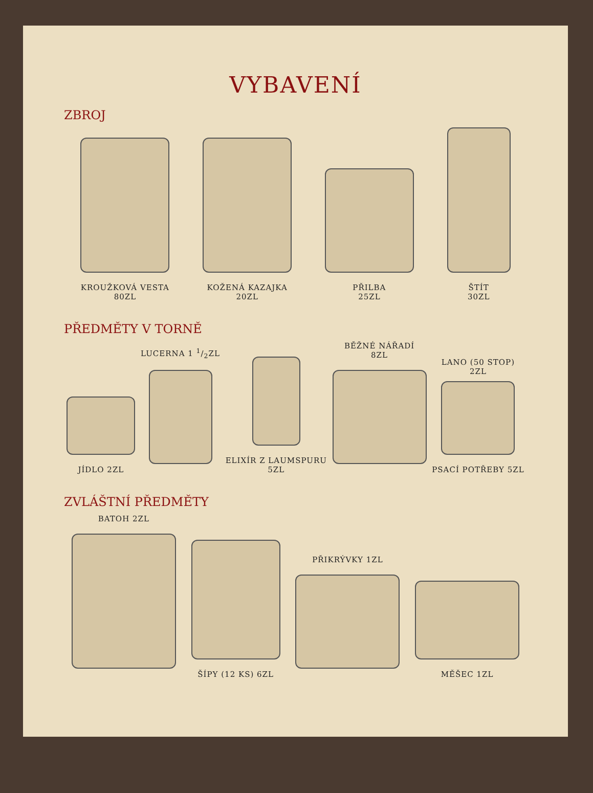VYBAVENÍ
ZBROJ
KROUŽKOVÁ VESTA
80ZL
KOŽENÁ KAZAJKA
20ZL
PŘILBA
25ZL
ŠTÍT
30ZL
PŘEDMĚTY V TORNĚ
JÍDLO 2ZL
LUCERNA 1 1/2ZL
ELIXÍR Z LAUMSPURU
5ZL
BĚŽNÉ NÁŘADÍ
8ZL
LANO (50 STOP)
2ZL
PSACÍ POTŘEBY 5ZL
ZVLÁŠTNÍ PŘEDMĚTY
BATOH 2ZL
ŠÍPY (12 KS) 6ZL
PŘIKRÝVKY 1ZL
MĚŠEC 1ZL